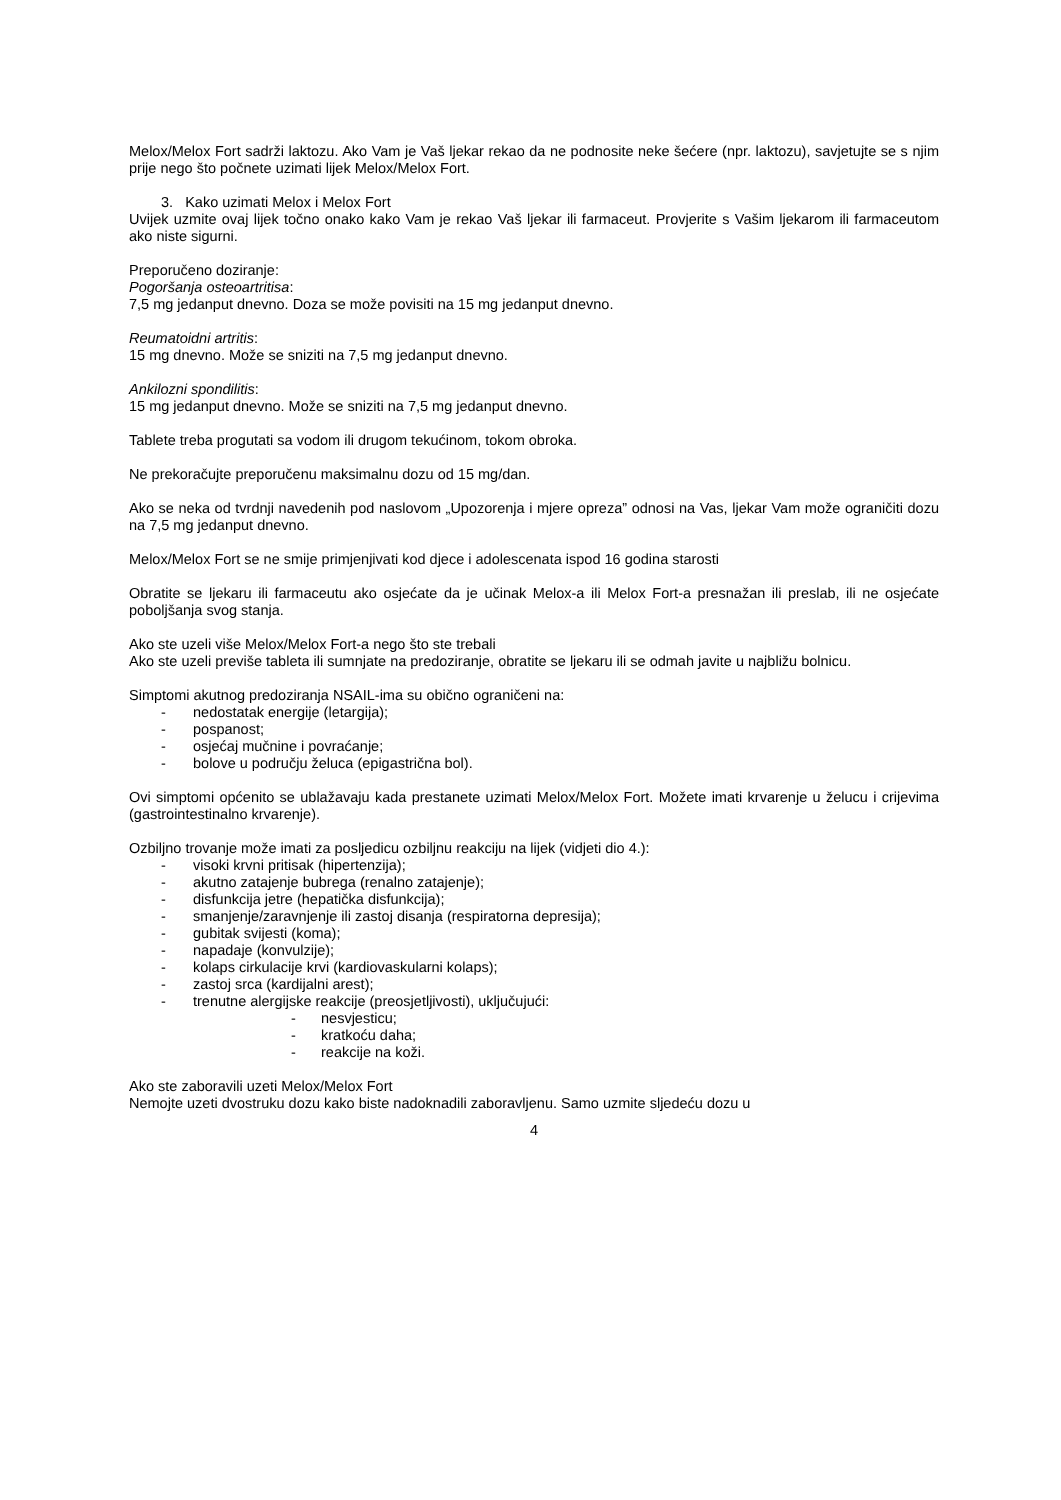Melox/Melox Fort sadrži laktozu. Ako Vam je Vaš ljekar rekao da ne podnosite neke šećere (npr. laktozu), savjetujte se s njim prije nego što počnete uzimati lijek Melox/Melox Fort.
3. Kako uzimati Melox i Melox Fort
Uvijek uzmite ovaj lijek točno onako kako Vam je rekao Vaš ljekar ili farmaceut. Provjerite s Vašim ljekarom ili farmaceutom ako niste sigurni.
Preporučeno doziranje:
Pogoršanja osteoartritisa:
7,5 mg jedanput dnevno. Doza se može povisiti na 15 mg jedanput dnevno.
Reumatoidni artritis:
15 mg dnevno. Može se sniziti na 7,5 mg jedanput dnevno.
Ankilozni spondilitis:
15 mg jedanput dnevno. Može se sniziti na 7,5 mg jedanput dnevno.
Tablete treba progutati sa vodom ili drugom tekućinom, tokom obroka.
Ne prekoračujte preporučenu maksimalnu dozu od 15 mg/dan.
Ako se neka od tvrdnji navedenih pod naslovom „Upozorenja i mjere opreza” odnosi na Vas, ljekar Vam može ograničiti dozu na 7,5 mg jedanput dnevno.
Melox/Melox Fort se ne smije primjenjivati kod djece i adolescenata ispod 16 godina starosti
Obratite se ljekaru ili farmaceutu ako osjećate da je učinak Melox-a ili Melox Fort-a presnažan ili preslab, ili ne osjećate poboljšanja svog stanja.
Ako ste uzeli više Melox/Melox Fort-a nego što ste trebali
Ako ste uzeli previše tableta ili sumnjate na predoziranje, obratite se ljekaru ili se odmah javite u najbližu bolnicu.
Simptomi akutnog predoziranja NSAIL-ima su obično ograničeni na:
- nedostatak energije (letargija);
- pospanost;
- osjećaj mučnine i povraćanje;
- bolove u području želuca (epigastrična bol).
Ovi simptomi općenito se ublažavaju kada prestanete uzimati Melox/Melox Fort. Možete imati krvarenje u želucu i crijevima (gastrointestinalno krvarenje).
Ozbiljno trovanje može imati za posljedicu ozbiljnu reakciju na lijek (vidjeti dio 4.):
- visoki krvni pritisak (hipertenzija);
- akutno zatajenje bubrega (renalno zatajenje);
- disfunkcija jetre (hepatička disfunkcija);
- smanjenje/zaravnjenje ili zastoj disanja (respiratorna depresija);
- gubitak svijesti (koma);
- napadaje (konvulzije);
- kolaps cirkulacije krvi (kardiovaskularni kolaps);
- zastoj srca (kardijalni arest);
- trenutne alergijske reakcije (preosjetljivosti), uključujući:
- nesvjesticu;
- kratkoću daha;
- reakcije na koži.
Ako ste zaboravili uzeti Melox/Melox Fort
Nemojte uzeti dvostruku dozu kako biste nadoknadili zaboravljenu. Samo uzmite sljedeću dozu u
4